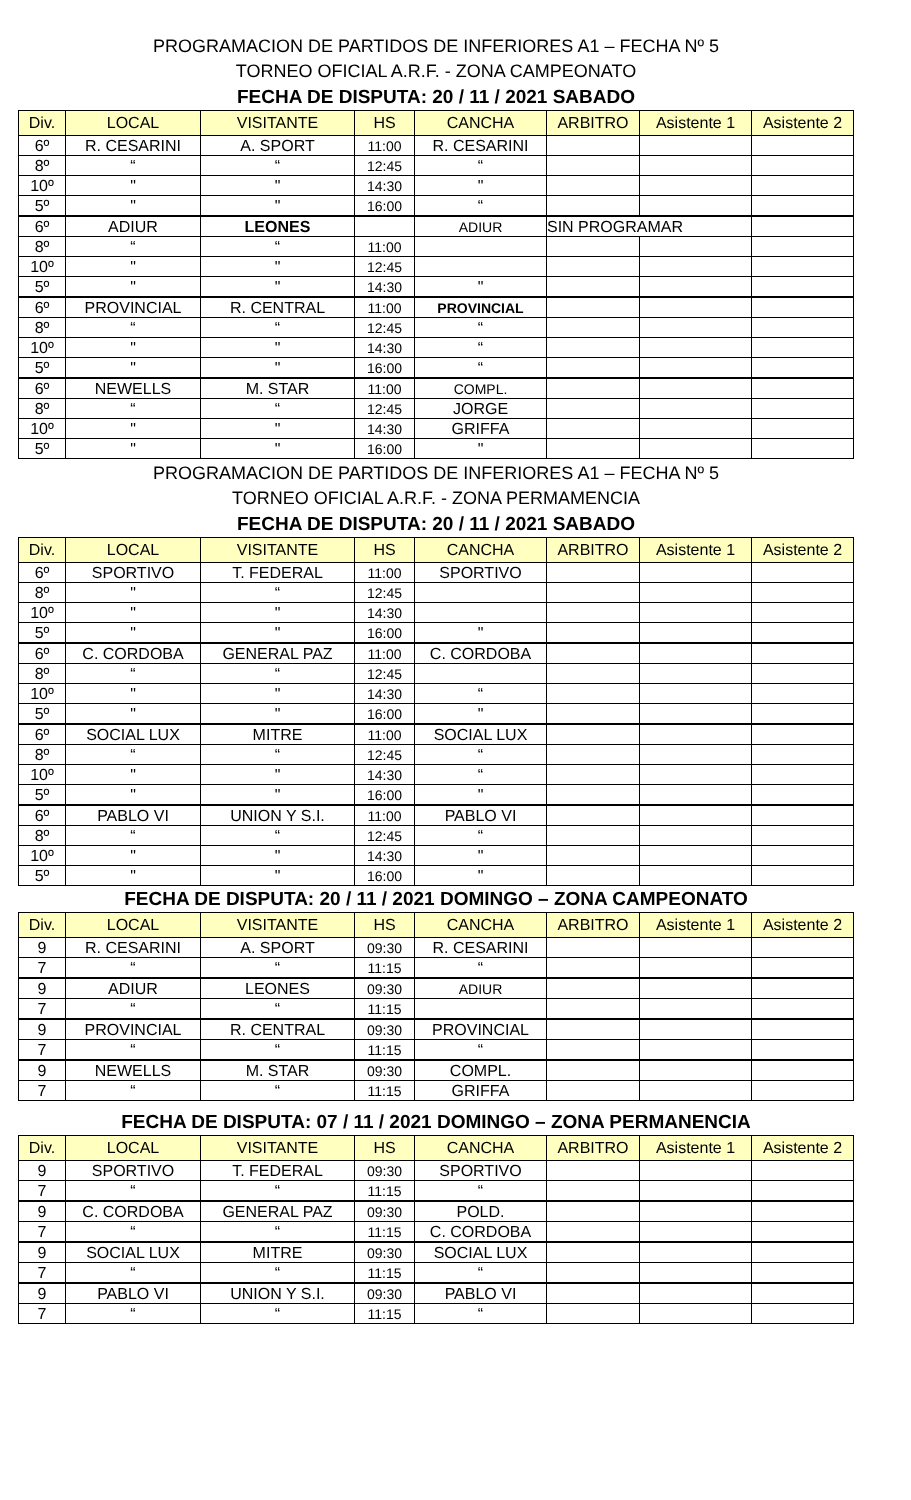PROGRAMACION DE PARTIDOS DE INFERIORES A1 – FECHA Nº 5
TORNEO OFICIAL A.R.F. - ZONA CAMPEONATO
FECHA DE DISPUTA: 20 / 11 / 2021 SABADO
| Div. | LOCAL | VISITANTE | HS | CANCHA | ARBITRO | Asistente 1 | Asistente 2 |
| --- | --- | --- | --- | --- | --- | --- | --- |
| 6º | R. CESARINI | A. SPORT | 11:00 | R. CESARINI | | | |
| 8º | “ | “ | 12:45 | “ | | | |
| 10º | " | " | 14:30 | " | | | |
| 5º | " | " | 16:00 | “ | | | |
| 6º | ADIUR | LEONES | | ADIUR | SIN PROGRAMAR | | |
| 8º | “ | “ | 11:00 | | | | |
| 10º | " | " | 12:45 | | | | |
| 5º | " | " | 14:30 | " | | | |
| 6º | PROVINCIAL | R. CENTRAL | 11:00 | PROVINCIAL | | | |
| 8º | “ | “ | 12:45 | “ | | | |
| 10º | " | " | 14:30 | “ | | | |
| 5º | " | " | 16:00 | “ | | | |
| 6º | NEWELLS | M. STAR | 11:00 | COMPL. | | | |
| 8º | “ | “ | 12:45 | JORGE | | | |
| 10º | " | " | 14:30 | GRIFFA | | | |
| 5º | " | " | 16:00 | " | | | |
PROGRAMACION DE PARTIDOS DE INFERIORES A1 – FECHA Nº 5
TORNEO OFICIAL A.R.F. - ZONA PERMAMENCIA
FECHA DE DISPUTA: 20 / 11 / 2021 SABADO
| Div. | LOCAL | VISITANTE | HS | CANCHA | ARBITRO | Asistente 1 | Asistente 2 |
| --- | --- | --- | --- | --- | --- | --- | --- |
| 6º | SPORTIVO | T. FEDERAL | 11:00 | SPORTIVO | | | |
| 8º | " | “ | 12:45 | | | | |
| 10º | " | " | 14:30 | | | | |
| 5º | " | " | 16:00 | " | | | |
| 6º | C. CORDOBA | GENERAL PAZ | 11:00 | C. CORDOBA | | | |
| 8º | “ | “ | 12:45 | | | | |
| 10º | " | " | 14:30 | “ | | | |
| 5º | " | " | 16:00 | " | | | |
| 6º | SOCIAL LUX | MITRE | 11:00 | SOCIAL LUX | | | |
| 8º | “ | “ | 12:45 | “ | | | |
| 10º | " | " | 14:30 | “ | | | |
| 5º | " | " | 16:00 | " | | | |
| 6º | PABLO VI | UNION Y S.I. | 11:00 | PABLO VI | | | |
| 8º | “ | “ | 12:45 | “ | | | |
| 10º | " | " | 14:30 | " | | | |
| 5º | " | " | 16:00 | " | | | |
FECHA DE DISPUTA: 20 / 11 / 2021 DOMINGO – ZONA CAMPEONATO
| Div. | LOCAL | VISITANTE | HS | CANCHA | ARBITRO | Asistente 1 | Asistente 2 |
| --- | --- | --- | --- | --- | --- | --- | --- |
| 9 | R. CESARINI | A. SPORT | 09:30 | R. CESARINI | | | |
| 7 | “ | “ | 11:15 | “ | | | |
| 9 | ADIUR | LEONES | 09:30 | ADIUR | | | |
| 7 | “ | “ | 11:15 | | | | |
| 9 | PROVINCIAL | R. CENTRAL | 09:30 | PROVINCIAL | | | |
| 7 | “ | “ | 11:15 | “ | | | |
| 9 | NEWELLS | M. STAR | 09:30 | COMPL. | | | |
| 7 | “ | “ | 11:15 | GRIFFA | | | |
FECHA DE DISPUTA: 07 / 11 / 2021 DOMINGO – ZONA PERMANENCIA
| Div. | LOCAL | VISITANTE | HS | CANCHA | ARBITRO | Asistente 1 | Asistente 2 |
| --- | --- | --- | --- | --- | --- | --- | --- |
| 9 | SPORTIVO | T. FEDERAL | 09:30 | SPORTIVO | | | |
| 7 | “ | “ | 11:15 | “ | | | |
| 9 | C. CORDOBA | GENERAL PAZ | 09:30 | POLD. | | | |
| 7 | “ | “ | 11:15 | C. CORDOBA | | | |
| 9 | SOCIAL LUX | MITRE | 09:30 | SOCIAL LUX | | | |
| 7 | “ | “ | 11:15 | “ | | | |
| 9 | PABLO VI | UNION Y S.I. | 09:30 | PABLO VI | | | |
| 7 | “ | “ | 11:15 | “ | | | |